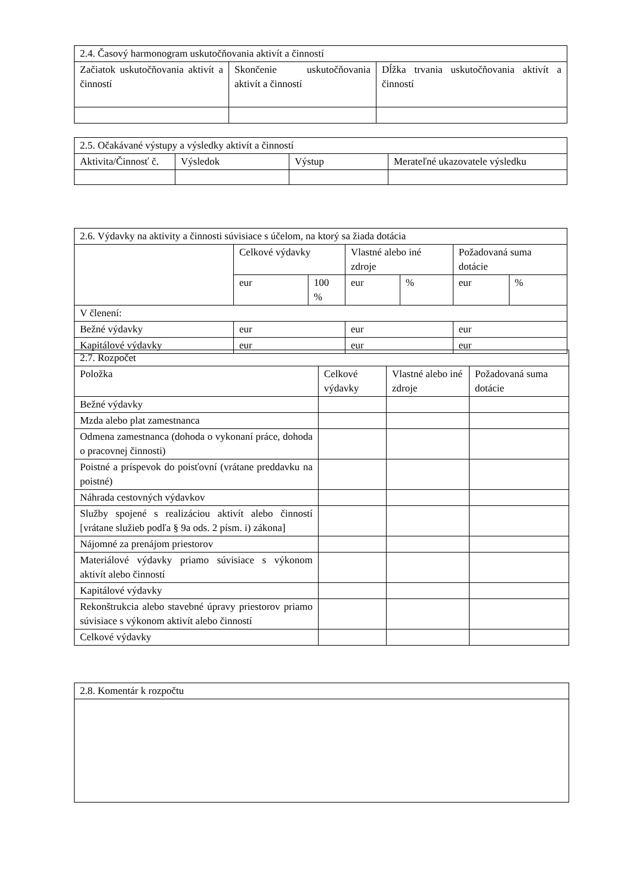| 2.4. Časový harmonogram uskutočňovania aktivít a činností | | |
| --- | --- | --- |
| Začiatok uskutočňovania aktivít a činností | Skončenie uskutočňovania aktivít a činností | Dĺžka trvania uskutočňovania aktivít a činností |
| 2.5. Očakávané výstupy a výsledky aktivít a činností | | | |
| --- | --- | --- | --- |
| Aktivita/Činnosť č. | Výsledok | Výstup | Merateľné ukazovatele výsledku |
| 2.6. Výdavky na aktivity a činnosti súvisiace s účelom, na ktorý sa žiada dotácia | | | | | | |
| --- | --- | --- | --- | --- | --- | --- |
| | Celkové výdavky | | Vlastné alebo iné zdroje | | Požadovaná suma dotácie | |
| | eur | 100 % | eur | % | eur | % |
| V členení: | | | | | | |
| Bežné výdavky | eur | | eur | | eur | |
| Kapitálové výdavky | eur | | eur | | eur | |
| 2.7. Rozpočet | | | |
| --- | --- | --- | --- |
| Položka | Celkové výdavky | Vlastné alebo iné zdroje | Požadovaná suma dotácie |
| Bežné výdavky | | | |
| Mzda alebo plat zamestnanca | | | |
| Odmena zamestnanca (dohoda o vykonaní práce, dohoda o pracovnej činnosti) | | | |
| Poistné a príspevok do poisťovní (vrátane preddavku na poistné) | | | |
| Náhrada cestovných výdavkov | | | |
| Služby spojené s realizáciou aktivít alebo činností [vrátane služieb podľa § 9a ods. 2 písm. i) zákona] | | | |
| Nájomné za prenájom priestorov | | | |
| Materiálové výdavky priamo súvisiace s výkonom aktivít alebo činností | | | |
| Kapitálové výdavky | | | |
| Rekonštrukcia alebo stavebné úpravy priestorov priamo súvisiace s výkonom aktivít alebo činností | | | |
| Celkové výdavky | | | |
| 2.8. Komentár k rozpočtu |
| --- |